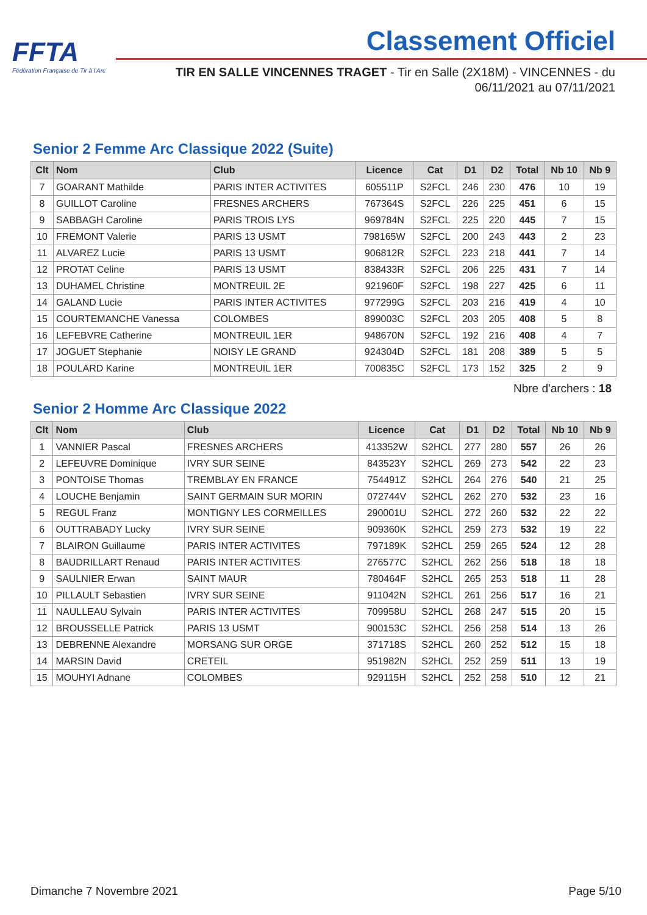FFTA
Fédération Française de Tir à l'Arc
Classement Officiel
TIR EN SALLE VINCENNES TRAGET - Tir en Salle (2X18M) - VINCENNES - du
06/11/2021 au 07/11/2021
Senior 2 Femme Arc Classique 2022 (Suite)
| Clt | Nom | Club | Licence | Cat | D1 | D2 | Total | Nb 10 | Nb 9 |
| --- | --- | --- | --- | --- | --- | --- | --- | --- | --- |
| 7 | GOARANT Mathilde | PARIS INTER ACTIVITES | 605511P | S2FCL | 246 | 230 | 476 | 10 | 19 |
| 8 | GUILLOT Caroline | FRESNES ARCHERS | 767364S | S2FCL | 226 | 225 | 451 | 6 | 15 |
| 9 | SABBAGH Caroline | PARIS TROIS LYS | 969784N | S2FCL | 225 | 220 | 445 | 7 | 15 |
| 10 | FREMONT Valerie | PARIS 13 USMT | 798165W | S2FCL | 200 | 243 | 443 | 2 | 23 |
| 11 | ALVAREZ Lucie | PARIS 13 USMT | 906812R | S2FCL | 223 | 218 | 441 | 7 | 14 |
| 12 | PROTAT Celine | PARIS 13 USMT | 838433R | S2FCL | 206 | 225 | 431 | 7 | 14 |
| 13 | DUHAMEL Christine | MONTREUIL 2E | 921960F | S2FCL | 198 | 227 | 425 | 6 | 11 |
| 14 | GALAND Lucie | PARIS INTER ACTIVITES | 977299G | S2FCL | 203 | 216 | 419 | 4 | 10 |
| 15 | COURTEMANCHE Vanessa | COLOMBES | 899003C | S2FCL | 203 | 205 | 408 | 5 | 8 |
| 16 | LEFEBVRE Catherine | MONTREUIL 1ER | 948670N | S2FCL | 192 | 216 | 408 | 4 | 7 |
| 17 | JOGUET Stephanie | NOISY LE GRAND | 924304D | S2FCL | 181 | 208 | 389 | 5 | 5 |
| 18 | POULARD Karine | MONTREUIL 1ER | 700835C | S2FCL | 173 | 152 | 325 | 2 | 9 |
Nbre d'archers : 18
Senior 2 Homme Arc Classique 2022
| Clt | Nom | Club | Licence | Cat | D1 | D2 | Total | Nb 10 | Nb 9 |
| --- | --- | --- | --- | --- | --- | --- | --- | --- | --- |
| 1 | VANNIER Pascal | FRESNES ARCHERS | 413352W | S2HCL | 277 | 280 | 557 | 26 | 26 |
| 2 | LEFEUVRE Dominique | IVRY SUR SEINE | 843523Y | S2HCL | 269 | 273 | 542 | 22 | 23 |
| 3 | PONTOISE Thomas | TREMBLAY EN FRANCE | 754491Z | S2HCL | 264 | 276 | 540 | 21 | 25 |
| 4 | LOUCHE Benjamin | SAINT GERMAIN SUR MORIN | 072744V | S2HCL | 262 | 270 | 532 | 23 | 16 |
| 5 | REGUL Franz | MONTIGNY LES CORMEILLES | 290001U | S2HCL | 272 | 260 | 532 | 22 | 22 |
| 6 | OUTTRABADY Lucky | IVRY SUR SEINE | 909360K | S2HCL | 259 | 273 | 532 | 19 | 22 |
| 7 | BLAIRON Guillaume | PARIS INTER ACTIVITES | 797189K | S2HCL | 259 | 265 | 524 | 12 | 28 |
| 8 | BAUDRILLART Renaud | PARIS INTER ACTIVITES | 276577C | S2HCL | 262 | 256 | 518 | 18 | 18 |
| 9 | SAULNIER Erwan | SAINT MAUR | 780464F | S2HCL | 265 | 253 | 518 | 11 | 28 |
| 10 | PILLAULT Sebastien | IVRY SUR SEINE | 911042N | S2HCL | 261 | 256 | 517 | 16 | 21 |
| 11 | NAULLEAU Sylvain | PARIS INTER ACTIVITES | 709958U | S2HCL | 268 | 247 | 515 | 20 | 15 |
| 12 | BROUSSELLE Patrick | PARIS 13 USMT | 900153C | S2HCL | 256 | 258 | 514 | 13 | 26 |
| 13 | DEBRENNE Alexandre | MORSANG SUR ORGE | 371718S | S2HCL | 260 | 252 | 512 | 15 | 18 |
| 14 | MARSIN David | CRETEIL | 951982N | S2HCL | 252 | 259 | 511 | 13 | 19 |
| 15 | MOUHYI Adnane | COLOMBES | 929115H | S2HCL | 252 | 258 | 510 | 12 | 21 |
Dimanche 7 Novembre 2021 Page 5/10